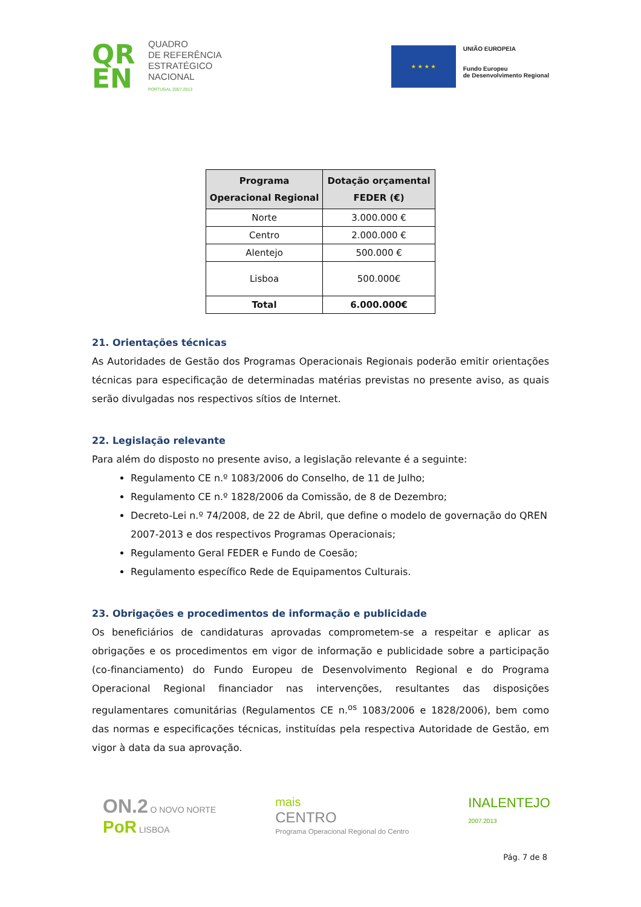QR EN
QUADRO
DE REFERÊNCIA
ESTRATÉGICO
NACIONAL
PORTUGAL 2007.2013
★ ★ ★ ★
UNIÃO EUROPEIA
Fundo Europeu
de Desenvolvimento Regional
| Programa Operacional Regional | Dotação orçamental FEDER (€) |
| --- | --- |
| Norte | 3.000.000 € |
| Centro | 2.000.000 € |
| Alentejo | 500.000 € |
| Lisboa | 500.000€ |
| Total | 6.000.000€ |
21. Orientações técnicas
As Autoridades de Gestão dos Programas Operacionais Regionais poderão emitir orientações técnicas para especificação de determinadas matérias previstas no presente aviso, as quais serão divulgadas nos respectivos sítios de Internet.
22. Legislação relevante
Para além do disposto no presente aviso, a legislação relevante é a seguinte:
Regulamento CE n.º 1083/2006 do Conselho, de 11 de Julho;
Regulamento CE n.º 1828/2006 da Comissão, de 8 de Dezembro;
Decreto-Lei n.º 74/2008, de 22 de Abril, que define o modelo de governação do QREN 2007-2013 e dos respectivos Programas Operacionais;
Regulamento Geral FEDER e Fundo de Coesão;
Regulamento específico Rede de Equipamentos Culturais.
23. Obrigações e procedimentos de informação e publicidade
Os beneficiários de candidaturas aprovadas comprometem-se a respeitar e aplicar as obrigações e os procedimentos em vigor de informação e publicidade sobre a participação (co-financiamento) do Fundo Europeu de Desenvolvimento Regional e do Programa Operacional Regional financiador nas intervenções, resultantes das disposições regulamentares comunitárias (Regulamentos CE n.<sup>os</sup> 1083/2006 e 1828/2006), bem como das normas e especificações técnicas, instituídas pela respectiva Autoridade de Gestão, em vigor à data da sua aprovação.
ON.2 O NOVO NORTE
PoR LISBOA
mais
CENTRO
Programa Operacional Regional do Centro
INALENTEJO
2007.2013
Pág. 7 de 8